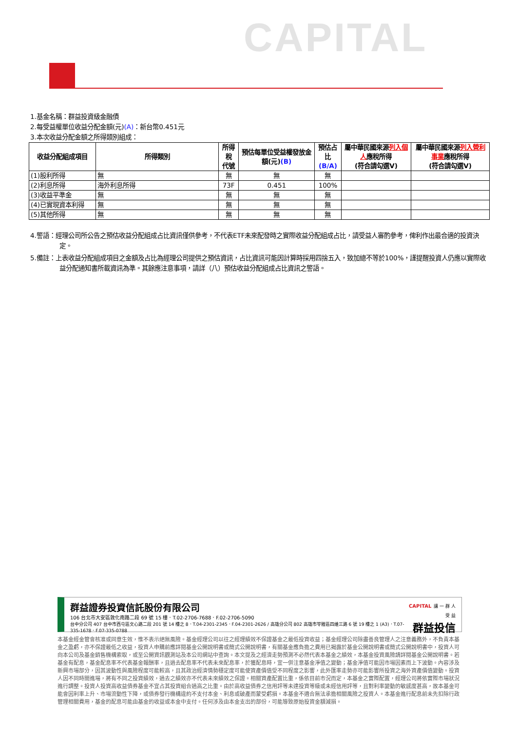CAPITAL
1.基金名稱：群益投資級金融債
2.每受益權單位收益分配金額(元)(A)：新台幣0.451元
3.本次收益分配金額之所得類別組成：
| 收益分配組成項目 | 所得類別 | 所得稅 代號 | 預估每單位受益權發放金額(元) (B) | 預估占比 (B/A) | 屬中華民國來源 列入個人 應稅所得 (符合請勾選V) | 屬中華民國來源 列入營利事業 應稅所得 (符合請勾選V) |
| --- | --- | --- | --- | --- | --- | --- |
| (1)股利所得 | 無 | 無 | 無 | 無 | | |
| (2)利息所得 | 海外利息所得 | 73F | 0.451 | 100% | | |
| (3)收益平準金 | 無 | 無 | 無 | 無 | | |
| (4)已實現資本利得 | 無 | 無 | 無 | 無 | | |
| (5)其他所得 | 無 | 無 | 無 | 無 | | |
4.警語：經理公司所公告之預估收益分配組成占比資訊僅供參考，不代表ETF未來配發時之實際收益分配組成占比，請受益人審酌參考，俾利作出最合適的投資決定。
5.備註：上表收益分配組成項目之金額及占比為經理公司提供之預估資訊，占比資訊可能因計算時採用四捨五入，致加總不等於100%，謹提醒投資人仍應以實際收益分配通知書所載資訊為準。其餘應注意事項，請詳（八）預估收益分配組成占比資訊之警語。
群益證券投資信託股份有限公司
106 台北市大安區敦化南路二段 69 號 15 樓．T.02-2706-7688．F.02-2706-5090
台中分公司 407 台中市西屯區文心路二段 201 號 14 樓之 8．T.04-2301-2345．F.04-2301-2626 / 高雄分公司 802 高雄市苓雅區四維三路 6 號 19 樓之 1 (A3)．T.07-335-1678．F.07-335-0788
CAPITAL 讓 一 群 人 受 益
群益投信
本基金經金管會核准或同意生效，惟不表示絕無風險。基金經理公司以往之經理績效不保證基金之最低投資收益；基金經理公司除盡善良管理人之注意義務外，不負責本基金之盈虧，亦不保證最低之收益，投資人申購前應詳閱基金公開說明書或簡式公開說明書，有關基金應負擔之費用已揭露於基金公開說明書或簡式公開說明書中，投資人可向本公司及基金銷售機構索取，或至公開資訊觀測站及本公司網站中查詢。本文提及之經濟走勢預測不必然代表本基金之績效，本基金投資風險請詳閱基金公開說明書。若基金有配息，基金配息率不代表基金報酬率，且過去配息率不代表未來配息率，於獲配息時，宜一併注意基金淨值之變動；基金淨值可能因市場因素而上下波動。內容涉及新興市場部分，因其波動性與風險程度可能較高，且其政治經濟情勢穩定度可能使資產價值受不同程度之影響，此外匯率走勢亦可能影響所投資之海外資產價值變動。投資人因不同時間進場，將有不同之投資績效，過去之績效亦不代表未來績效之保證。相關資產配置比重，係依目前市況而定，本基金之實際配置，經理公司將依實際市場狀況進行調整。投資人投資高收益債券基金不宜占其投資組合過高之比重。由於高收益債券之信用評等未達投資等級或未經信用評等，且對利率變動的敏感度甚高，故本基金可能會因利率上升、市場流動性下降，或債券發行機構違約不支付本金、利息或破產而蒙受虧損。本基金不適合無法承擔相關風險之投資人。本基金進行配息前未先扣除行政管理相關費用，基金的配息可能由基金的收益或本金中支付。任何涉及由本金支出的部份，可能導致原始投資金額減損。